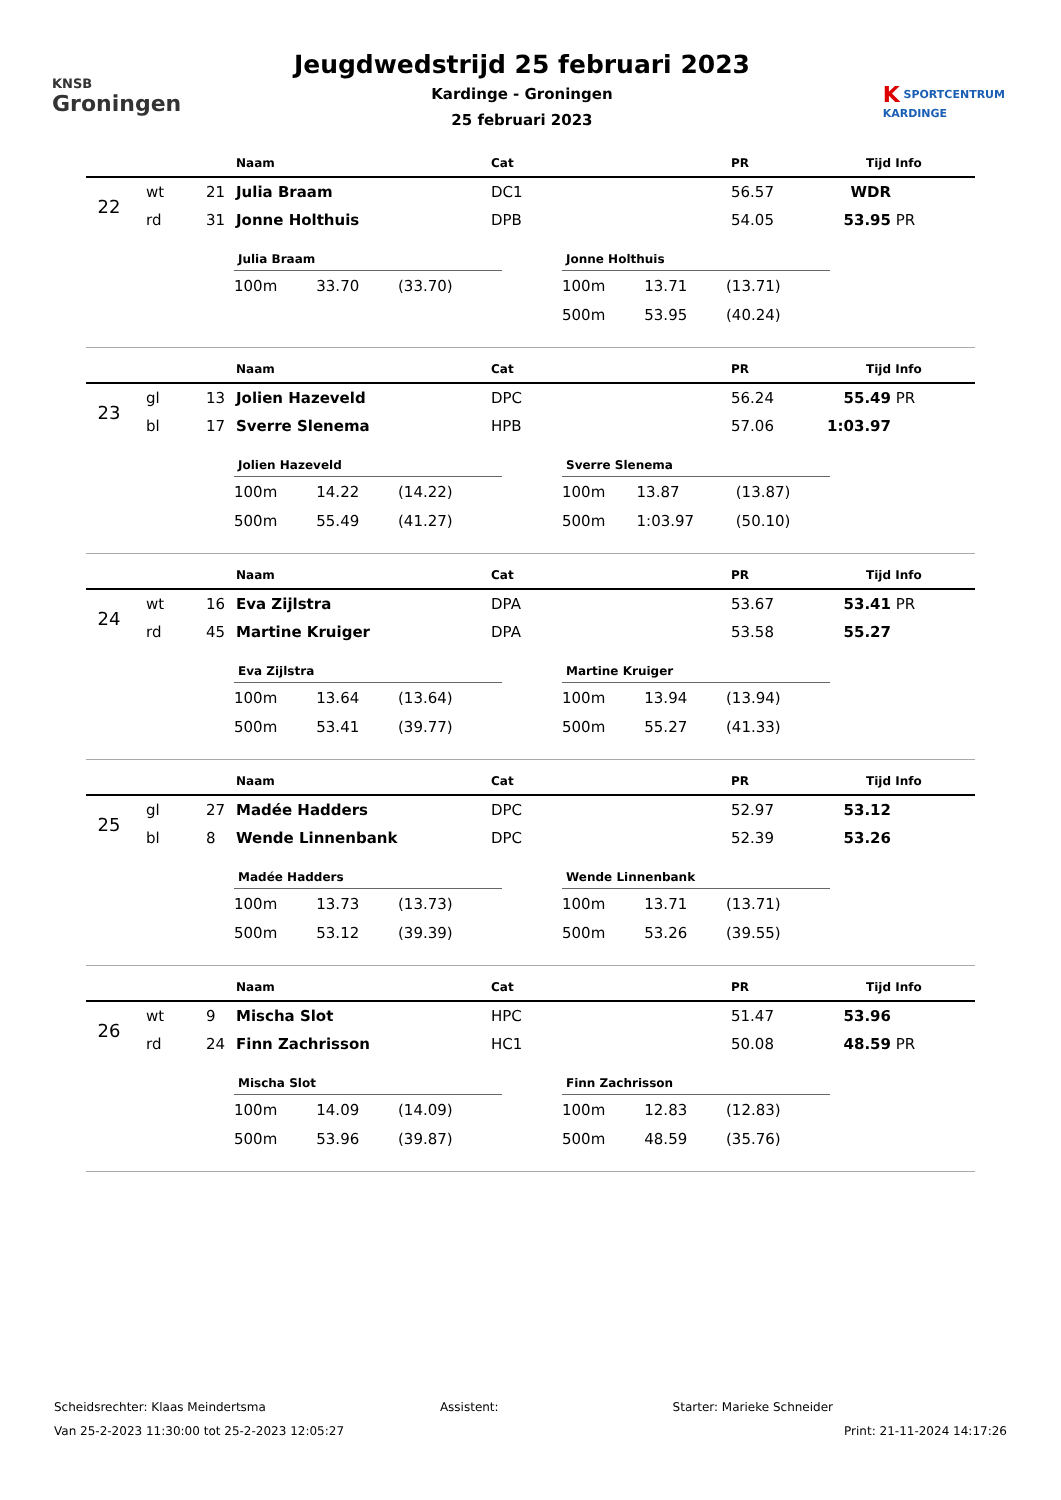KNSB
Groningen
Jeugdwedstrijd 25 februari 2023
Kardinge - Groningen
25 februari 2023
K SPORTCENTRUM
KARDINGE
| | | | Naam | Cat | PR | Tijd | Info |
| --- | --- | --- | --- | --- | --- | --- | --- |
| 22 | wt | 21 | Julia Braam | DC1 | 56.57 | WDR | |
| | rd | 31 | Jonne Holthuis | DPB | 54.05 | 53.95 | PR |
Julia Braam
| 100m | 33.70 | (33.70) |
Jonne Holthuis
| 100m | 13.71 | (13.71) |
| 500m | 53.95 | (40.24) |
| | | | Naam | Cat | PR | Tijd | Info |
| --- | --- | --- | --- | --- | --- | --- | --- |
| 23 | gl | 13 | Jolien Hazeveld | DPC | 56.24 | 55.49 | PR |
| | bl | 17 | Sverre Slenema | HPB | 57.06 | 1:03.97 | |
Jolien Hazeveld
| 100m | 14.22 | (14.22) |
| 500m | 55.49 | (41.27) |
Sverre Slenema
| 100m | 13.87 | (13.87) |
| 500m | 1:03.97 | (50.10) |
| | | | Naam | Cat | PR | Tijd | Info |
| --- | --- | --- | --- | --- | --- | --- | --- |
| 24 | wt | 16 | Eva Zijlstra | DPA | 53.67 | 53.41 | PR |
| | rd | 45 | Martine Kruiger | DPA | 53.58 | 55.27 | |
Eva Zijlstra
| 100m | 13.64 | (13.64) |
| 500m | 53.41 | (39.77) |
Martine Kruiger
| 100m | 13.94 | (13.94) |
| 500m | 55.27 | (41.33) |
| | | | Naam | Cat | PR | Tijd | Info |
| --- | --- | --- | --- | --- | --- | --- | --- |
| 25 | gl | 27 | Madée Hadders | DPC | 52.97 | 53.12 | |
| | bl | 8 | Wende Linnenbank | DPC | 52.39 | 53.26 | |
Madée Hadders
| 100m | 13.73 | (13.73) |
| 500m | 53.12 | (39.39) |
Wende Linnenbank
| 100m | 13.71 | (13.71) |
| 500m | 53.26 | (39.55) |
| | | | Naam | Cat | PR | Tijd | Info |
| --- | --- | --- | --- | --- | --- | --- | --- |
| 26 | wt | 9 | Mischa Slot | HPC | 51.47 | 53.96 | |
| | rd | 24 | Finn Zachrisson | HC1 | 50.08 | 48.59 | PR |
Mischa Slot
| 100m | 14.09 | (14.09) |
| 500m | 53.96 | (39.87) |
Finn Zachrisson
| 100m | 12.83 | (12.83) |
| 500m | 48.59 | (35.76) |
Scheidsrechter: Klaas Meindertsma Assistent: Starter: Marieke Schneider
Van 25-2-2023 11:30:00 tot 25-2-2023 12:05:27 Print: 21-11-2024 14:17:26